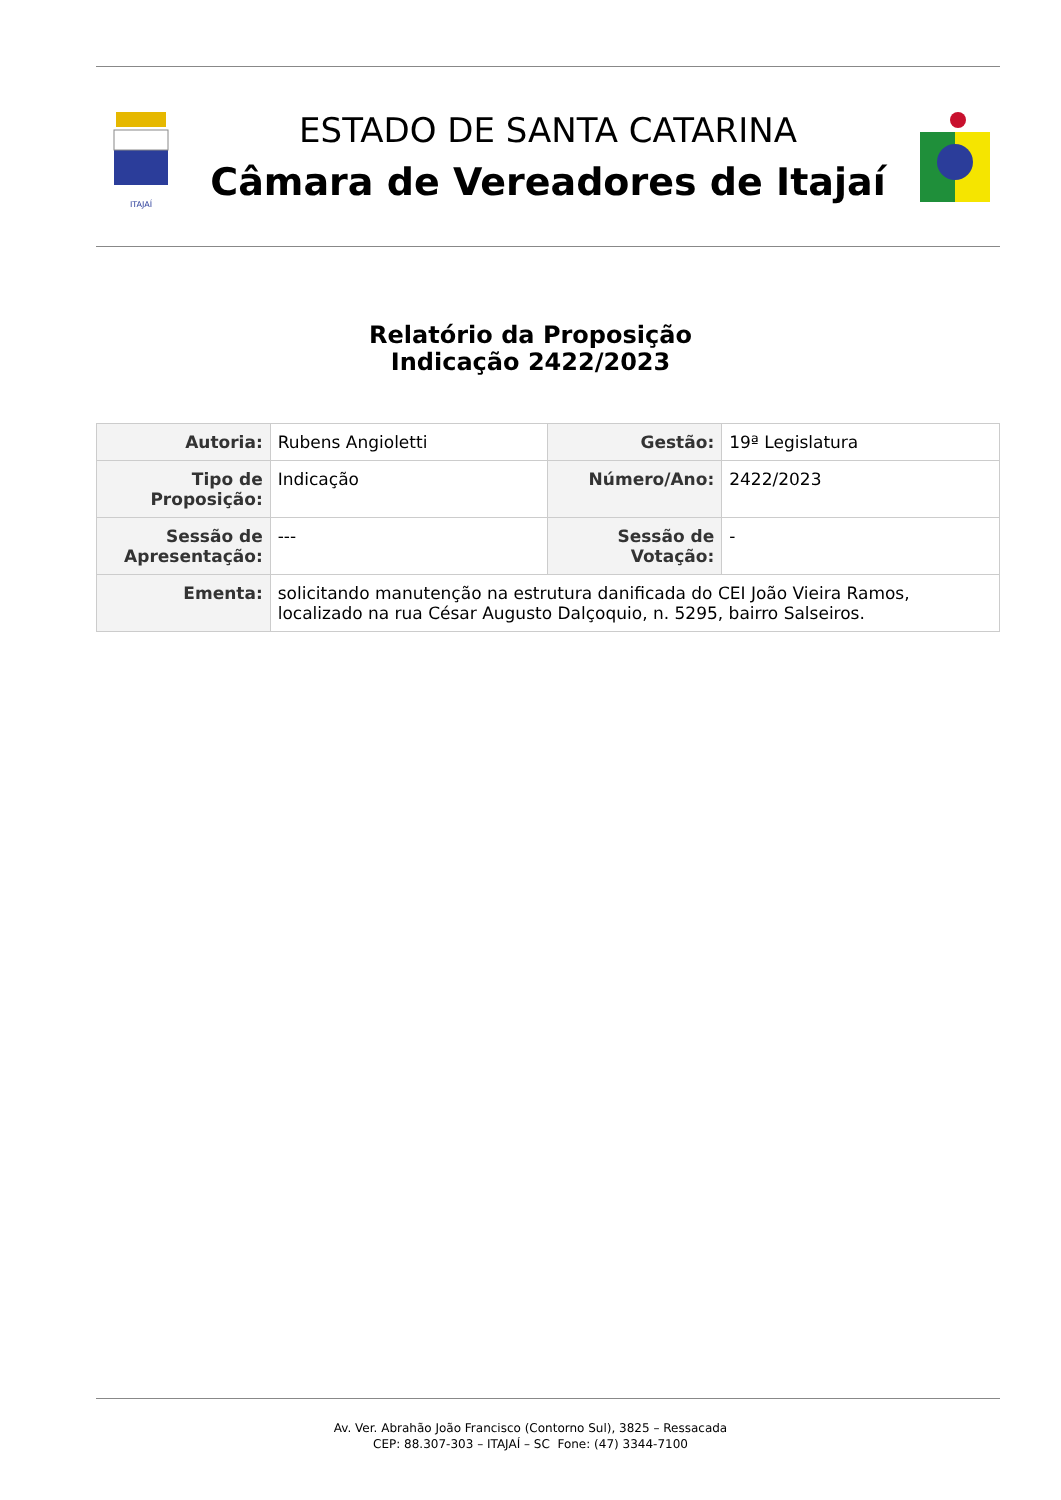ITAJAÍ
ESTADO DE SANTA CATARINA
Câmara de Vereadores de Itajaí
Relatório da Proposição
Indicação 2422/2023
| Autoria: | Rubens Angioletti | Gestão: | 19ª Legislatura |
| Tipo de Proposição: | Indicação | Número/Ano: | 2422/2023 |
| Sessão de Apresentação: | --- | Sessão de Votação: | - |
| Ementa: | solicitando manutenção na estrutura danificada do CEI João Vieira Ramos, localizado na rua César Augusto Dalçoquio, n. 5295, bairro Salseiros. | | |
Av. Ver. Abrahão João Francisco (Contorno Sul), 3825 – Ressacada
CEP: 88.307-303 – ITAJAÍ – SC Fone: (47) 3344-7100